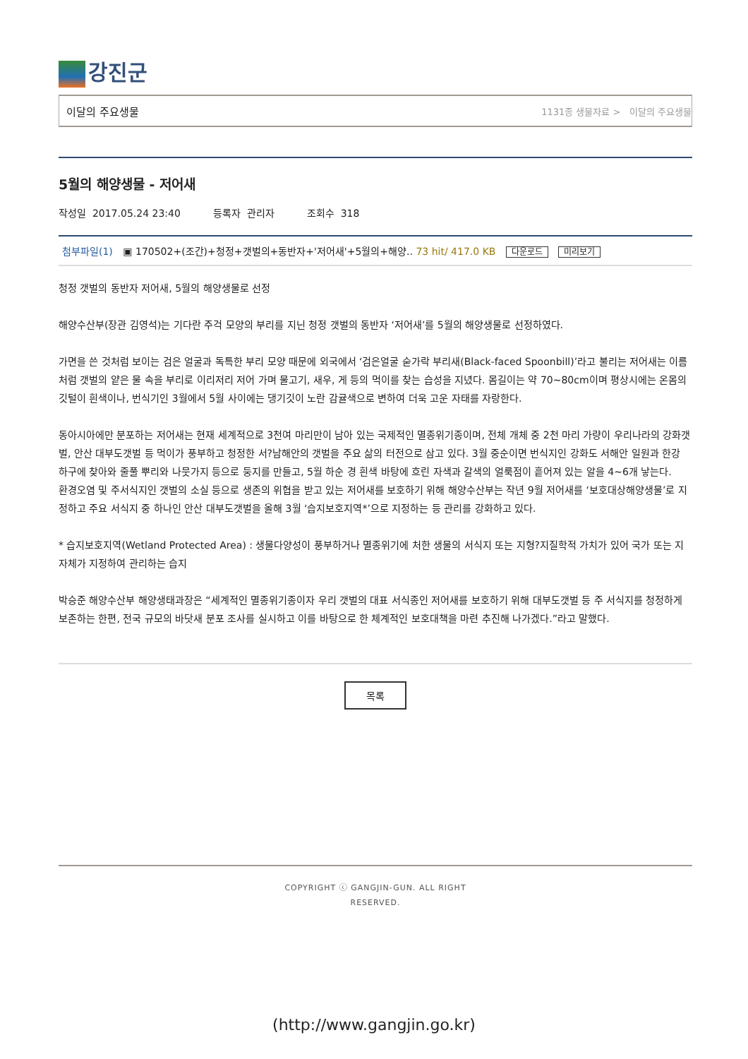강진군
이달의 주요생물 1131종 생물자료 > 이달의 주요생물
5월의 해양생물 - 저어새
작성일 2017.05.24 23:40 등록자 관리자 조회수 318
첨부파일(1) ▣ 170502+(조간)+청정+갯벌의+동반자+'저어새'+5월의+해양.. 73 hit/ 417.0 KB 다운로드 미리보기
청정 갯벌의 동반자 저어새, 5월의 해양생물로 선정
해양수산부(장관 김영석)는 기다란 주걱 모양의 부리를 지닌 청정 갯벌의 동반자 ‘저어새’를 5월의 해양생물로 선정하였다.
가면을 쓴 것처럼 보이는 검은 얼굴과 독특한 부리 모양 때문에 외국에서 ‘검은얼굴 숟가락 부리새(Black-faced Spoonbill)’라고 불리는 저어새는 이름처럼 갯벌의 얕은 물 속을 부리로 이리저리 저어 가며 물고기, 새우, 게 등의 먹이를 찾는 습성을 지녔다. 몸길이는 약 70~80cm이며 평상시에는 온몸의 깃털이 흰색이나, 번식기인 3월에서 5월 사이에는 댕기깃이 노란 감귤색으로 변하여 더욱 고운 자태를 자랑한다.
동아시아에만 분포하는 저어새는 현재 세계적으로 3천여 마리만이 남아 있는 국제적인 멸종위기종이며, 전체 개체 중 2천 마리 가량이 우리나라의 강화갯벌, 안산 대부도갯벌 등 먹이가 풍부하고 청정한 서?남해안의 갯벌을 주요 삶의 터전으로 삼고 있다. 3월 중순이면 번식지인 강화도 서해안 일원과 한강 하구에 찾아와 줄풀 뿌리와 나뭇가지 등으로 둥지를 만들고, 5월 하순 경 흰색 바탕에 흐린 자색과 갈색의 얼룩점이 흩어져 있는 알을 4~6개 낳는다.
환경오염 및 주서식지인 갯벌의 소실 등으로 생존의 위협을 받고 있는 저어새를 보호하기 위해 해양수산부는 작년 9월 저어새를 ‘보호대상해양생물’로 지정하고 주요 서식지 중 하나인 안산 대부도갯벌을 올해 3월 ‘습지보호지역*’으로 지정하는 등 관리를 강화하고 있다.
* 습지보호지역(Wetland Protected Area) : 생물다양성이 풍부하거나 멸종위기에 처한 생물의 서식지 또는 지형?지질학적 가치가 있어 국가 또는 지자체가 지정하여 관리하는 습지
박승준 해양수산부 해양생태과장은 “세계적인 멸종위기종이자 우리 갯벌의 대표 서식종인 저어새를 보호하기 위해 대부도갯벌 등 주 서식지를 청정하게 보존하는 한편, 전국 규모의 바닷새 분포 조사를 실시하고 이를 바탕으로 한 체계적인 보호대책을 마련 추진해 나가겠다.”라고 말했다.
목록
COPYRIGHT ⓒ GANGJIN-GUN. ALL RIGHT
RESERVED.
(http://www.gangjin.go.kr)